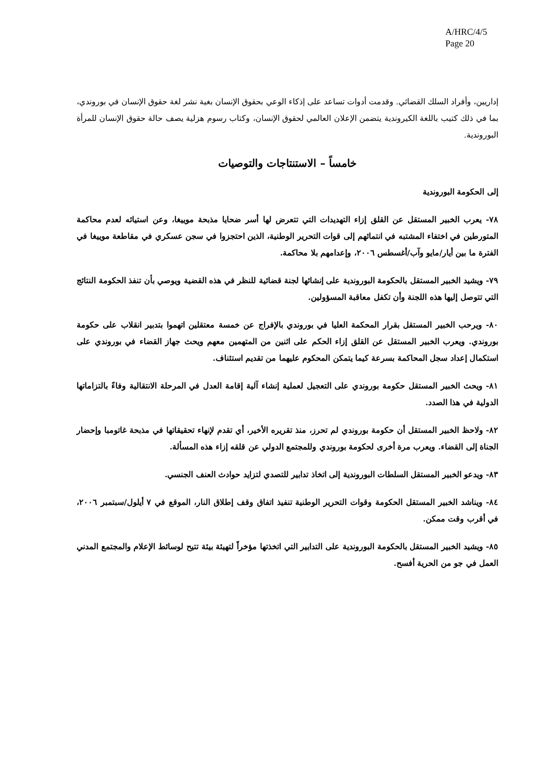A/HRC/4/5
Page 20
إداريين، وأفراد السلك القضائي. وقدمت أدوات تساعد على إذكاء الوعي بحقوق الإنسان بغية نشر لغة حقوق الإنسان في بوروندي، بما في ذلك كتيب باللغة الكيروندية يتضمن الإعلان العالمي لحقوق الإنسان، وكتاب رسوم هزلية يصف حالة حقوق الإنسان للمرأة البوروندية.
خامساً – الاستنتاجات والتوصيات
إلى الحكومة البوروندية
٧٨- يعرب الخبير المستقل عن القلق إزاء التهديدات التي تتعرض لها أسر ضحايا مذبحة موييغا، وعن استيائه لعدم محاكمة المتورطين في اختفاء المشتبه في انتمائهم إلى قوات التحرير الوطنية، الذين احتجزوا في سجن عسكري في مقاطعة موييغا في الفترة ما بين أيار/مايو وآب/أغسطس ٢٠٠٦، وإعدامهم بلا محاكمة.
٧٩- ويشيد الخبير المستقل بالحكومة البوروندية على إنشائها لجنة قضائية للنظر في هذه القضية ويوصي بأن تنفذ الحكومة النتائج التي تتوصل إليها هذه اللجنة وأن تكفل معاقبة المسؤولين.
٨٠- ويرحب الخبير المستقل بقرار المحكمة العليا في بوروندي بالإفراج عن خمسة معتقلين اتهموا بتدبير انقلاب على حكومة بوروندي. ويعرب الخبير المستقل عن القلق إزاء الحكم على اثنين من المتهمين معهم ويحث جهاز القضاء في بوروندي على استكمال إعداد سجل المحاكمة بسرعة كيما يتمكن المحكوم عليهما من تقديم استئناف.
٨١- ويحث الخبير المستقل حكومة بوروندي على التعجيل لعملية إنشاء آلية إقامة العدل في المرحلة الانتقالية وفاءً بالتزاماتها الدولية في هذا الصدد.
٨٢- ولاحظ الخبير المستقل أن حكومة بوروندي لم تحرز، منذ تقريره الأخير، أي تقدم لإنهاء تحقيقاتها في مذبحة غاتومبا وإحضار الجناة إلى القضاء. ويعرب مرة أخرى لحكومة بوروندي وللمجتمع الدولي عن قلقه إزاء هذه المسألة.
٨٣- ويدعو الخبير المستقل السلطات البوروندية إلى اتخاذ تدابير للتصدي لتزايد حوادث العنف الجنسي.
٨٤- ويناشد الخبير المستقل الحكومة وقوات التحرير الوطنية تنفيذ اتفاق وقف إطلاق النار، الموقع في ٧ أيلول/سبتمبر ٢٠٠٦، في أقرب وقت ممكن.
٨٥- ويشيد الخبير المستقل بالحكومة البوروندية على التدابير التي اتخذتها مؤخراً لتهيئة بيئة تتيح لوسائط الإعلام والمجتمع المدني العمل في جو من الحرية أفسح.